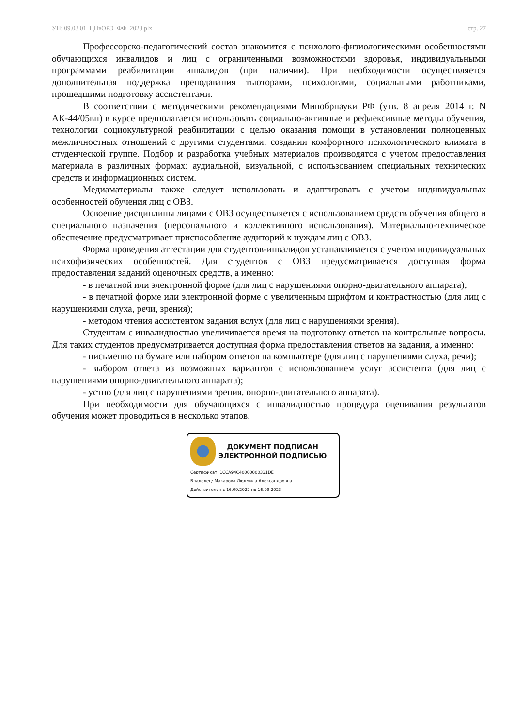УП: 09.03.01_ЦПвОРЭ_ФФ_2023.plx стр. 27
Профессорско-педагогический состав знакомится с психолого-физиологическими особенностями обучающихся инвалидов и лиц с ограниченными возможностями здоровья, индивидуальными программами реабилитации инвалидов (при наличии). При необходимости осуществляется дополнительная поддержка преподавания тьюторами, психологами, социальными работниками, прошедшими подготовку ассистентами.
В соответствии с методическими рекомендациями Минобрнауки РФ (утв. 8 апреля 2014 г. N АК-44/05вн) в курсе предполагается использовать социально-активные и рефлексивные методы обучения, технологии социокультурной реабилитации с целью оказания помощи в установлении полноценных межличностных отношений с другими студентами, создании комфортного психологического климата в студенческой группе. Подбор и разработка учебных материалов производятся с учетом предоставления материала в различных формах: аудиальной, визуальной, с использованием специальных технических средств и информационных систем.
Медиаматериалы также следует использовать и адаптировать с учетом индивидуальных особенностей обучения лиц с ОВЗ.
Освоение дисциплины лицами с ОВЗ осуществляется с использованием средств обучения общего и специального назначения (персонального и коллективного использования). Материально-техническое обеспечение предусматривает приспособление аудиторий к нуждам лиц с ОВЗ.
Форма проведения аттестации для студентов-инвалидов устанавливается с учетом индивидуальных психофизических особенностей. Для студентов с ОВЗ предусматривается доступная форма предоставления заданий оценочных средств, а именно:
- в печатной или электронной форме (для лиц с нарушениями опорно-двигательного аппарата);
- в печатной форме или электронной форме с увеличенным шрифтом и контрастностью (для лиц с нарушениями слуха, речи, зрения);
- методом чтения ассистентом задания вслух (для лиц с нарушениями зрения).
Студентам с инвалидностью увеличивается время на подготовку ответов на контрольные вопросы. Для таких студентов предусматривается доступная форма предоставления ответов на задания, а именно:
- письменно на бумаге или набором ответов на компьютере (для лиц с нарушениями слуха, речи);
- выбором ответа из возможных вариантов с использованием услуг ассистента (для лиц с нарушениями опорно-двигательного аппарата);
- устно (для лиц с нарушениями зрения, опорно-двигательного аппарата).
При необходимости для обучающихся с инвалидностью процедура оценивания результатов обучения может проводиться в несколько этапов.
ДОКУМЕНТ ПОДПИСАН
ЭЛЕКТРОННОЙ ПОДПИСЬЮ
Сертификат: 1CCA94C40000000331DE
Владелец: Макарова Людмила Александровна
Действителен с 16.09.2022 по 16.09.2023